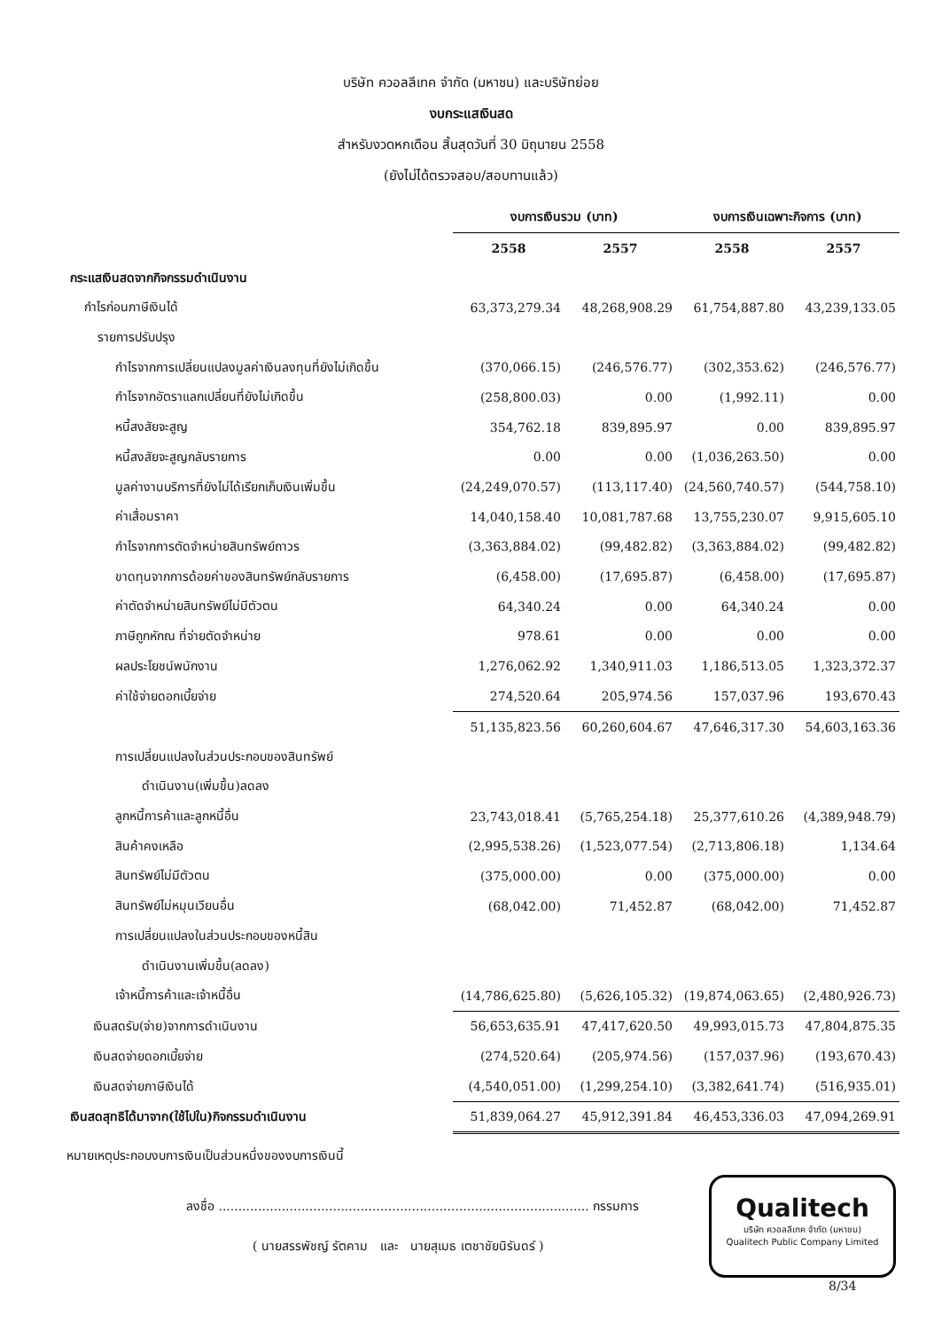บริษัท ควอลลีเทค จำกัด (มหาชน) และบริษัทย่อย
งบกระแสเงินสด
สำหรับงวดหกเดือน สิ้นสุดวันที่ 30 มิถุนายน 2558
(ยังไม่ได้ตรวจสอบ/สอบทานแล้ว)
| | งบการเงินรวม (บาท) | | งบการเงินเฉพาะกิจการ (บาท) | |
| --- | --- | --- | --- | --- |
| | 2558 | 2557 | 2558 | 2557 |
| กระแสเงินสดจากกิจกรรมดำเนินงาน | | | | |
| กำไรก่อนภาษีเงินได้ | 63,373,279.34 | 48,268,908.29 | 61,754,887.80 | 43,239,133.05 |
| รายการปรับปรุง | | | | |
| กำไรจากการเปลี่ยนแปลงมูลค่าเงินลงทุนที่ยังไม่เกิดขึ้น | (370,066.15) | (246,576.77) | (302,353.62) | (246,576.77) |
| กำไรจากอัตราแลกเปลี่ยนที่ยังไม่เกิดขึ้น | (258,800.03) | 0.00 | (1,992.11) | 0.00 |
| หนี้สงสัยจะสูญ | 354,762.18 | 839,895.97 | 0.00 | 839,895.97 |
| หนี้สงสัยจะสูญกลับรายการ | 0.00 | 0.00 | (1,036,263.50) | 0.00 |
| มูลค่างานบริการที่ยังไม่ได้เรียกเก็บเงินเพิ่มขึ้น | (24,249,070.57) | (113,117.40) | (24,560,740.57) | (544,758.10) |
| ค่าเสื่อมราคา | 14,040,158.40 | 10,081,787.68 | 13,755,230.07 | 9,915,605.10 |
| กำไรจากการตัดจำหน่ายสินทรัพย์ถาวร | (3,363,884.02) | (99,482.82) | (3,363,884.02) | (99,482.82) |
| ขาดทุนจากการด้อยค่าของสินทรัพย์กลับรายการ | (6,458.00) | (17,695.87) | (6,458.00) | (17,695.87) |
| ค่าตัดจำหน่ายสินทรัพย์ไม่มีตัวตน | 64,340.24 | 0.00 | 64,340.24 | 0.00 |
| ภาษีถูกหักณ ที่จ่ายตัดจำหน่าย | 978.61 | 0.00 | 0.00 | 0.00 |
| ผลประโยชน์พนักงาน | 1,276,062.92 | 1,340,911.03 | 1,186,513.05 | 1,323,372.37 |
| ค่าใช้จ่ายดอกเบี้ยจ่าย | 274,520.64 | 205,974.56 | 157,037.96 | 193,670.43 |
| | 51,135,823.56 | 60,260,604.67 | 47,646,317.30 | 54,603,163.36 |
| การเปลี่ยนแปลงในส่วนประกอบของสินทรัพย์ | | | | |
| ดำเนินงาน(เพิ่มขึ้น)ลดลง | | | | |
| ลูกหนี้การค้าและลูกหนี้อื่น | 23,743,018.41 | (5,765,254.18) | 25,377,610.26 | (4,389,948.79) |
| สินค้าคงเหลือ | (2,995,538.26) | (1,523,077.54) | (2,713,806.18) | 1,134.64 |
| สินทรัพย์ไม่มีตัวตน | (375,000.00) | 0.00 | (375,000.00) | 0.00 |
| สินทรัพย์ไม่หมุนเวียนอื่น | (68,042.00) | 71,452.87 | (68,042.00) | 71,452.87 |
| การเปลี่ยนแปลงในส่วนประกอบของหนี้สิน | | | | |
| ดำเนินงานเพิ่มขึ้น(ลดลง) | | | | |
| เจ้าหนี้การค้าและเจ้าหนี้อื่น | (14,786,625.80) | (5,626,105.32) | (19,874,063.65) | (2,480,926.73) |
| เงินสดรับ(จ่าย)จากการดำเนินงาน | 56,653,635.91 | 47,417,620.50 | 49,993,015.73 | 47,804,875.35 |
| เงินสดจ่ายดอกเบี้ยจ่าย | (274,520.64) | (205,974.56) | (157,037.96) | (193,670.43) |
| เงินสดจ่ายภาษีเงินได้ | (4,540,051.00) | (1,299,254.10) | (3,382,641.74) | (516,935.01) |
| เงินสดสุทธิได้มาจาก(ใช้ไปใน)กิจกรรมดำเนินงาน | 51,839,064.27 | 45,912,391.84 | 46,453,336.03 | 47,094,269.91 |
หมายเหตุประกอบงบการเงินเป็นส่วนหนึ่งของงบการเงินนี้
ลงชื่อ .............................................................................................. กรรมการ
( นายสรรพัชญ์ รัตคาม และ นายสุเมธ เตชาชัยนิรันดร์ )
Qualitech
บริษัท ควอลลีเทค จำกัด (มหาชน)
Qualitech Public Company Limited
8/34